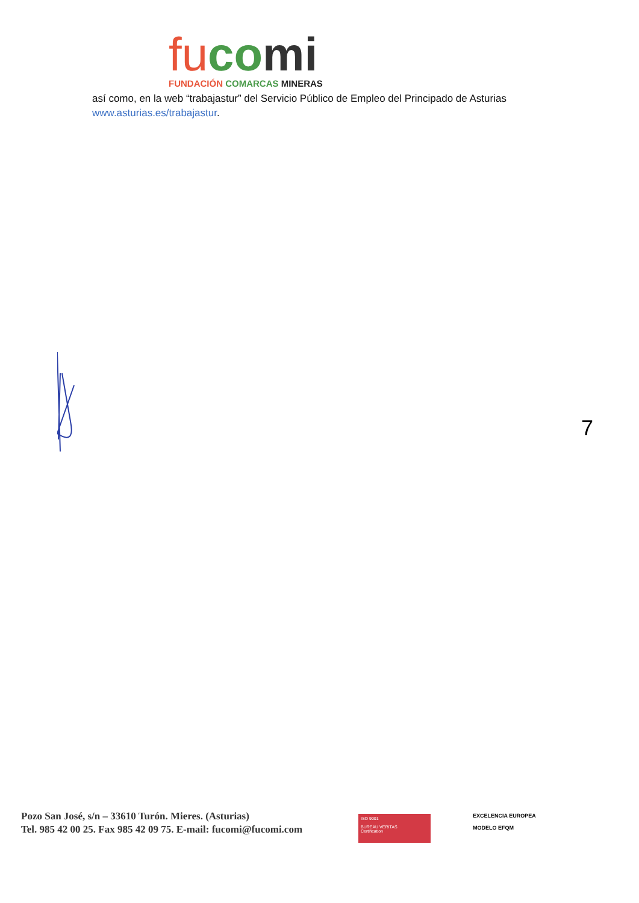fu co mi
FUNDACIÓN COMARCAS MINERAS
así como, en la web “trabajastur” del Servicio Público de Empleo del Principado de Asturias
www.asturias.es/trabajastur.
7
Pozo San José, s/n – 33610 Turón. Mieres. (Asturias)
Tel. 985 42 00 25. Fax 985 42 09 75. E-mail: fucomi@fucomi.com
ISO 9001
BUREAU VERITAS
Certification
EXCELENCIA EUROPEA
MODELO EFQM